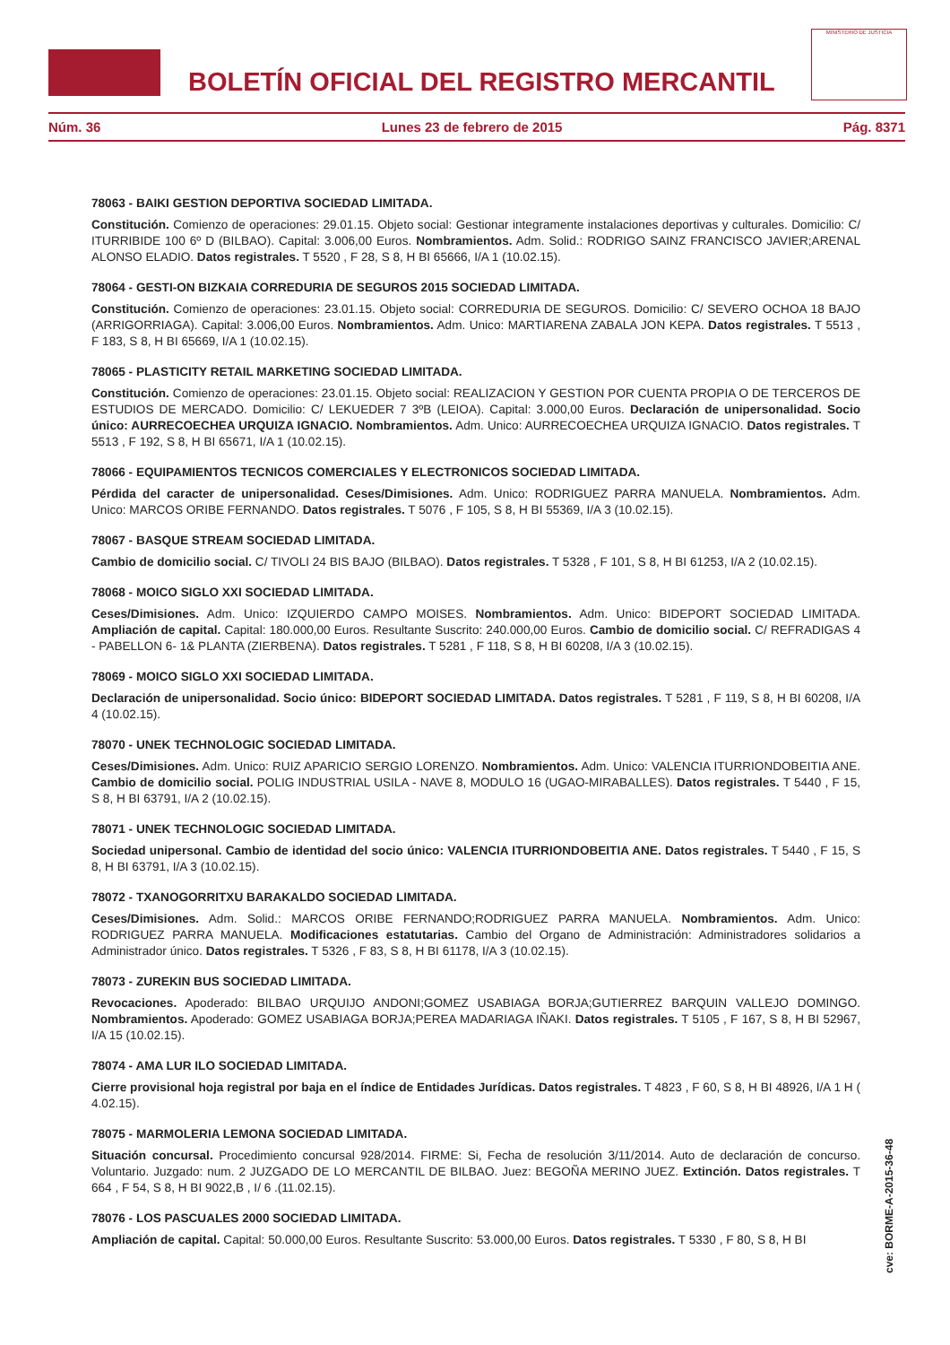BOLETÍN OFICIAL DEL REGISTRO MERCANTIL
MINISTERIO DE JUSTICIA
Núm. 36 Lunes 23 de febrero de 2015 Pág. 8371
78063 - BAIKI GESTION DEPORTIVA SOCIEDAD LIMITADA.
Constitución. Comienzo de operaciones: 29.01.15. Objeto social: Gestionar integramente instalaciones deportivas y culturales. Domicilio: C/ ITURRIBIDE 100 6º D (BILBAO). Capital: 3.006,00 Euros. Nombramientos. Adm. Solid.: RODRIGO SAINZ FRANCISCO JAVIER;ARENAL ALONSO ELADIO. Datos registrales. T 5520 , F 28, S 8, H BI 65666, I/A 1 (10.02.15).
78064 - GESTI-ON BIZKAIA CORREDURIA DE SEGUROS 2015 SOCIEDAD LIMITADA.
Constitución. Comienzo de operaciones: 23.01.15. Objeto social: CORREDURIA DE SEGUROS. Domicilio: C/ SEVERO OCHOA 18 BAJO (ARRIGORRIAGA). Capital: 3.006,00 Euros. Nombramientos. Adm. Unico: MARTIARENA ZABALA JON KEPA. Datos registrales. T 5513 , F 183, S 8, H BI 65669, I/A 1 (10.02.15).
78065 - PLASTICITY RETAIL MARKETING SOCIEDAD LIMITADA.
Constitución. Comienzo de operaciones: 23.01.15. Objeto social: REALIZACION Y GESTION POR CUENTA PROPIA O DE TERCEROS DE ESTUDIOS DE MERCADO. Domicilio: C/ LEKUEDER 7 3ºB (LEIOA). Capital: 3.000,00 Euros. Declaración de unipersonalidad. Socio único: AURRECOECHEA URQUIZA IGNACIO. Nombramientos. Adm. Unico: AURRECOECHEA URQUIZA IGNACIO. Datos registrales. T 5513 , F 192, S 8, H BI 65671, I/A 1 (10.02.15).
78066 - EQUIPAMIENTOS TECNICOS COMERCIALES Y ELECTRONICOS SOCIEDAD LIMITADA.
Pérdida del caracter de unipersonalidad. Ceses/Dimisiones. Adm. Unico: RODRIGUEZ PARRA MANUELA. Nombramientos. Adm. Unico: MARCOS ORIBE FERNANDO. Datos registrales. T 5076 , F 105, S 8, H BI 55369, I/A 3 (10.02.15).
78067 - BASQUE STREAM SOCIEDAD LIMITADA.
Cambio de domicilio social. C/ TIVOLI 24 BIS BAJO (BILBAO). Datos registrales. T 5328 , F 101, S 8, H BI 61253, I/A 2 (10.02.15).
78068 - MOICO SIGLO XXI SOCIEDAD LIMITADA.
Ceses/Dimisiones. Adm. Unico: IZQUIERDO CAMPO MOISES. Nombramientos. Adm. Unico: BIDEPORT SOCIEDAD LIMITADA. Ampliación de capital. Capital: 180.000,00 Euros. Resultante Suscrito: 240.000,00 Euros. Cambio de domicilio social. C/ REFRADIGAS 4 - PABELLON 6- 1& PLANTA (ZIERBENA). Datos registrales. T 5281 , F 118, S 8, H BI 60208, I/A 3 (10.02.15).
78069 - MOICO SIGLO XXI SOCIEDAD LIMITADA.
Declaración de unipersonalidad. Socio único: BIDEPORT SOCIEDAD LIMITADA. Datos registrales. T 5281 , F 119, S 8, H BI 60208, I/A 4 (10.02.15).
78070 - UNEK TECHNOLOGIC SOCIEDAD LIMITADA.
Ceses/Dimisiones. Adm. Unico: RUIZ APARICIO SERGIO LORENZO. Nombramientos. Adm. Unico: VALENCIA ITURRIONDOBEITIA ANE. Cambio de domicilio social. POLIG INDUSTRIAL USILA - NAVE 8, MODULO 16 (UGAO-MIRABALLES). Datos registrales. T 5440 , F 15, S 8, H BI 63791, I/A 2 (10.02.15).
78071 - UNEK TECHNOLOGIC SOCIEDAD LIMITADA.
Sociedad unipersonal. Cambio de identidad del socio único: VALENCIA ITURRIONDOBEITIA ANE. Datos registrales. T 5440 , F 15, S 8, H BI 63791, I/A 3 (10.02.15).
78072 - TXANOGORRITXU BARAKALDO SOCIEDAD LIMITADA.
Ceses/Dimisiones. Adm. Solid.: MARCOS ORIBE FERNANDO;RODRIGUEZ PARRA MANUELA. Nombramientos. Adm. Unico: RODRIGUEZ PARRA MANUELA. Modificaciones estatutarias. Cambio del Organo de Administración: Administradores solidarios a Administrador único. Datos registrales. T 5326 , F 83, S 8, H BI 61178, I/A 3 (10.02.15).
78073 - ZUREKIN BUS SOCIEDAD LIMITADA.
Revocaciones. Apoderado: BILBAO URQUIJO ANDONI;GOMEZ USABIAGA BORJA;GUTIERREZ BARQUIN VALLEJO DOMINGO. Nombramientos. Apoderado: GOMEZ USABIAGA BORJA;PEREA MADARIAGA IÑAKI. Datos registrales. T 5105 , F 167, S 8, H BI 52967, I/A 15 (10.02.15).
78074 - AMA LUR ILO SOCIEDAD LIMITADA.
Cierre provisional hoja registral por baja en el índice de Entidades Jurídicas. Datos registrales. T 4823 , F 60, S 8, H BI 48926, I/A 1 H ( 4.02.15).
78075 - MARMOLERIA LEMONA SOCIEDAD LIMITADA.
Situación concursal. Procedimiento concursal 928/2014. FIRME: Si, Fecha de resolución 3/11/2014. Auto de declaración de concurso. Voluntario. Juzgado: num. 2 JUZGADO DE LO MERCANTIL DE BILBAO. Juez: BEGOÑA MERINO JUEZ. Extinción. Datos registrales. T 664 , F 54, S 8, H BI 9022,B , I/ 6 .(11.02.15).
78076 - LOS PASCUALES 2000 SOCIEDAD LIMITADA.
Ampliación de capital. Capital: 50.000,00 Euros. Resultante Suscrito: 53.000,00 Euros. Datos registrales. T 5330 , F 80, S 8, H BI
cve: BORME-A-2015-36-48